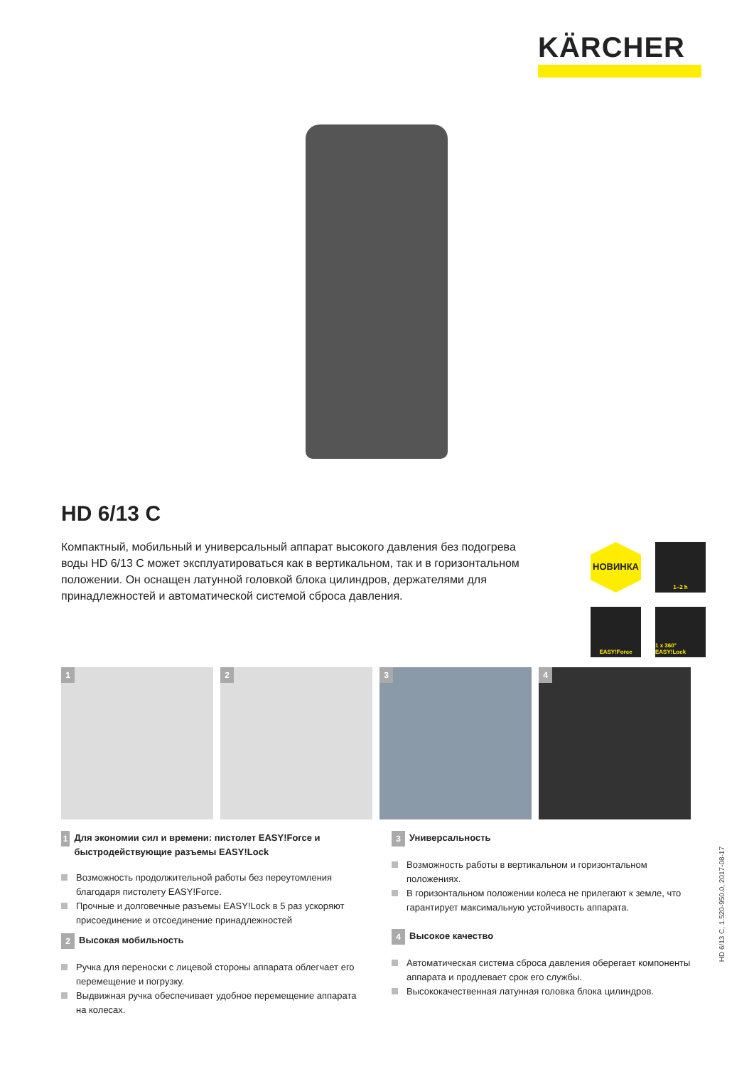KÄRCHER
HD 6/13 C
Компактный, мобильный и универсальный аппарат высокого давления без подогрева воды HD 6/13 C может эксплуатироваться как в вертикальном, так и в горизонталь­ном положении. Он оснащен латунной головкой блока цилиндров, держателями для принадлежностей и автоматической системой сброса давления.
НОВИНКА
1–2 h
EASY!Force
1 x 360° EASY!Lock
1
2
3
4
1 Для экономии сил и времени: пистолет EASY!Force и быстродействующие разъемы EASY!Lock
Возможность продолжительной работы без переутомления благодаря пистолету EASY!Force.
Прочные и долговечные разъемы EASY!Lock в 5 раз ускоряют присоединение и отсоединение принадлежностей
2 Высокая мобильность
Ручка для переноски с лицевой стороны аппарата облегчает его перемещение и погрузку.
Выдвижная ручка обеспечивает удобное перемещение аппарата на колесах.
3 Универсальность
Возможность работы в вертикальном и горизонтальном положениях.
В горизонтальном положении колеса не прилегают к земле, что гарантирует максимальную устойчивость аппарата.
4 Высокое качество
Автоматическая система сброса давления оберегает компоненты аппарата и продлевает срок его службы.
Высококачественная латунная головка блока цилиндров.
HD 6/13 C, 1.520-950.0, 2017-08-17